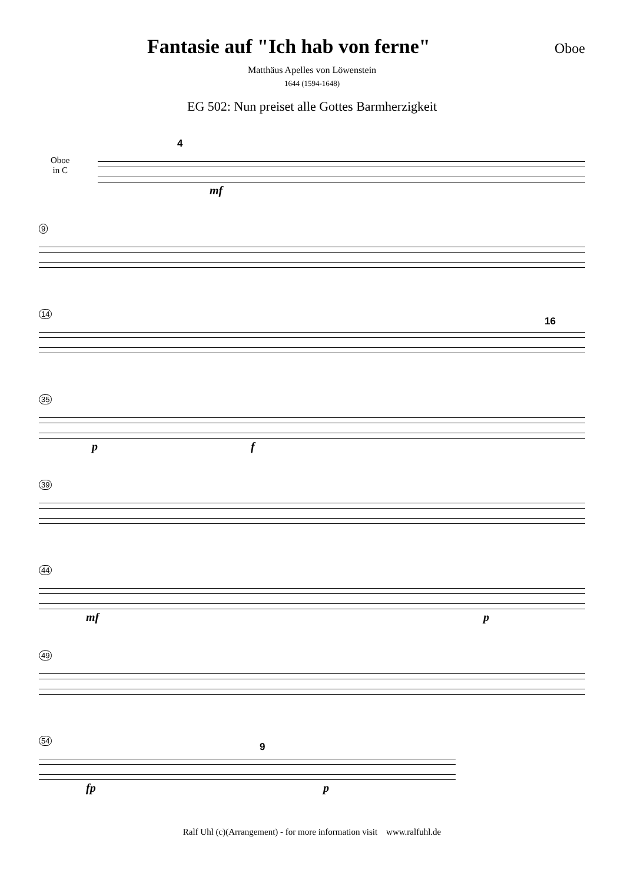Fantasie auf "Ich hab von ferne"
Oboe
Matthäus Apelles von Löwenstein
1644 (1594-1648)
EG 502: Nun preiset alle Gottes Barmherzigkeit
Oboe
in C
4
mf
9
14
16
35
p f
39
44
mf p
49
54
9
fp p
Ralf Uhl (c)(Arrangement) - for more information visit www.ralfuhl.de